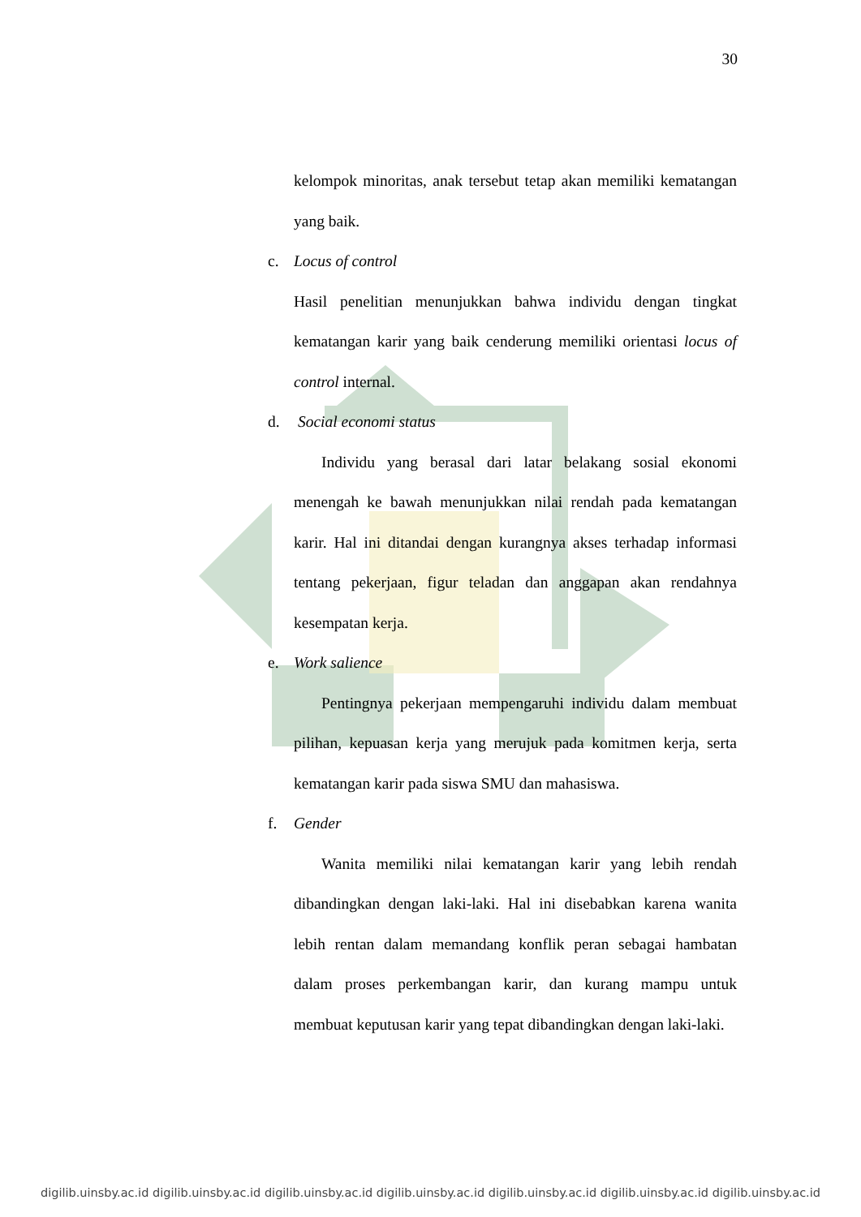30
kelompok minoritas, anak tersebut tetap akan memiliki kematangan yang baik.
c. Locus of control
Hasil penelitian menunjukkan bahwa individu dengan tingkat kematangan karir yang baik cenderung memiliki orientasi locus of control internal.
d. Social economi status
Individu yang berasal dari latar belakang sosial ekonomi menengah ke bawah menunjukkan nilai rendah pada kematangan karir. Hal ini ditandai dengan kurangnya akses terhadap informasi tentang pekerjaan, figur teladan dan anggapan akan rendahnya kesempatan kerja.
e. Work salience
Pentingnya pekerjaan mempengaruhi individu dalam membuat pilihan, kepuasan kerja yang merujuk pada komitmen kerja, serta kematangan karir pada siswa SMU dan mahasiswa.
f. Gender
Wanita memiliki nilai kematangan karir yang lebih rendah dibandingkan dengan laki-laki. Hal ini disebabkan karena wanita lebih rentan dalam memandang konflik peran sebagai hambatan dalam proses perkembangan karir, dan kurang mampu untuk membuat keputusan karir yang tepat dibandingkan dengan laki-laki.
digilib.uinsby.ac.id digilib.uinsby.ac.id digilib.uinsby.ac.id digilib.uinsby.ac.id digilib.uinsby.ac.id digilib.uinsby.ac.id digilib.uinsby.ac.id